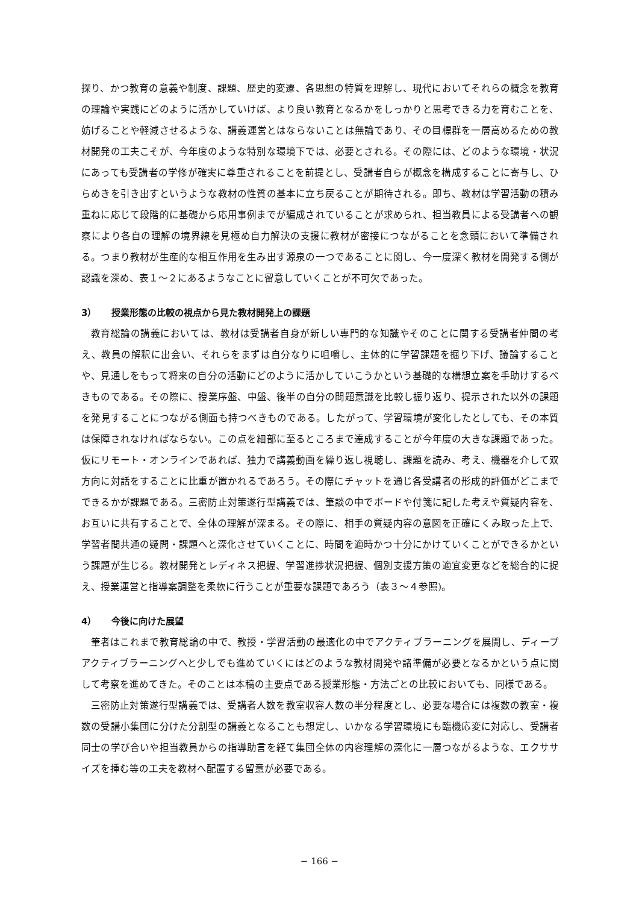探り、かつ教育の意義や制度、課題、歴史的変遷、各思想の特質を理解し、現代においてそれらの概念を教育の理論や実践にどのように活かしていけば、より良い教育となるかをしっかりと思考できる力を育むことを、妨げることや軽減させるような、講義運営とはならないことは無論であり、その目標群を一層高めるための教材開発の工夫こそが、今年度のような特別な環境下では、必要とされる。その際には、どのような環境・状況にあっても受講者の学修が確実に尊重されることを前提とし、受講者自らが概念を構成することに寄与し、ひらめきを引き出すというような教材の性質の基本に立ち戻ることが期待される。即ち、教材は学習活動の積み重ねに応じて段階的に基礎から応用事例までが編成されていることが求められ、担当教員による受講者への観察により各自の理解の境界線を見極め自力解決の支援に教材が密接につながることを念頭において準備される。つまり教材が生産的な相互作用を生み出す源泉の一つであることに関し、今一度深く教材を開発する側が認識を深め、表１～２にあるようなことに留意していくことが不可欠であった。
3） 授業形態の比較の視点から見た教材開発上の課題
教育総論の講義においては、教材は受講者自身が新しい専門的な知識やそのことに関する受講者仲間の考え、教員の解釈に出会い、それらをまずは自分なりに咀嚼し、主体的に学習課題を掘り下げ、議論することや、見通しをもって将来の自分の活動にどのように活かしていこうかという基礎的な構想立案を手助けするべきものである。その際に、授業序盤、中盤、後半の自分の問題意識を比較し振り返り、提示された以外の課題を発見することにつながる側面も持つべきものである。したがって、学習環境が変化したとしても、その本質は保障されなければならない。この点を細部に至るところまで達成することが今年度の大きな課題であった。仮にリモート・オンラインであれば、独力で講義動画を繰り返し視聴し、課題を読み、考え、機器を介して双方向に対話をすることに比重が置かれるであろう。その際にチャットを通じ各受講者の形成的評価がどこまでできるかが課題である。三密防止対策遂行型講義では、筆談の中でボードや付箋に記した考えや質疑内容を、お互いに共有することで、全体の理解が深まる。その際に、相手の質疑内容の意図を正確にくみ取った上で、学習者間共通の疑問・課題へと深化させていくことに、時間を適時かつ十分にかけていくことができるかという課題が生じる。教材開発とレディネス把握、学習進捗状況把握、個別支援方策の適宜変更などを総合的に捉え、授業運営と指導案調整を柔軟に行うことが重要な課題であろう（表３～４参照)。
4） 今後に向けた展望
筆者はこれまで教育総論の中で、教授・学習活動の最適化の中でアクティブラーニングを展開し、ディープアクティブラーニングへと少しでも進めていくにはどのような教材開発や諸準備が必要となるかという点に関して考察を進めてきた。そのことは本稿の主要点である授業形態・方法ごとの比較においても、同様である。
三密防止対策遂行型講義では、受講者人数を教室収容人数の半分程度とし、必要な場合には複数の教室・複数の受講小集団に分けた分割型の講義となることも想定し、いかなる学習環境にも臨機応変に対応し、受講者同士の学び合いや担当教員からの指導助言を経て集団全体の内容理解の深化に一層つながるような、エクササイズを挿む等の工夫を教材へ配置する留意が必要である。
− 166 −